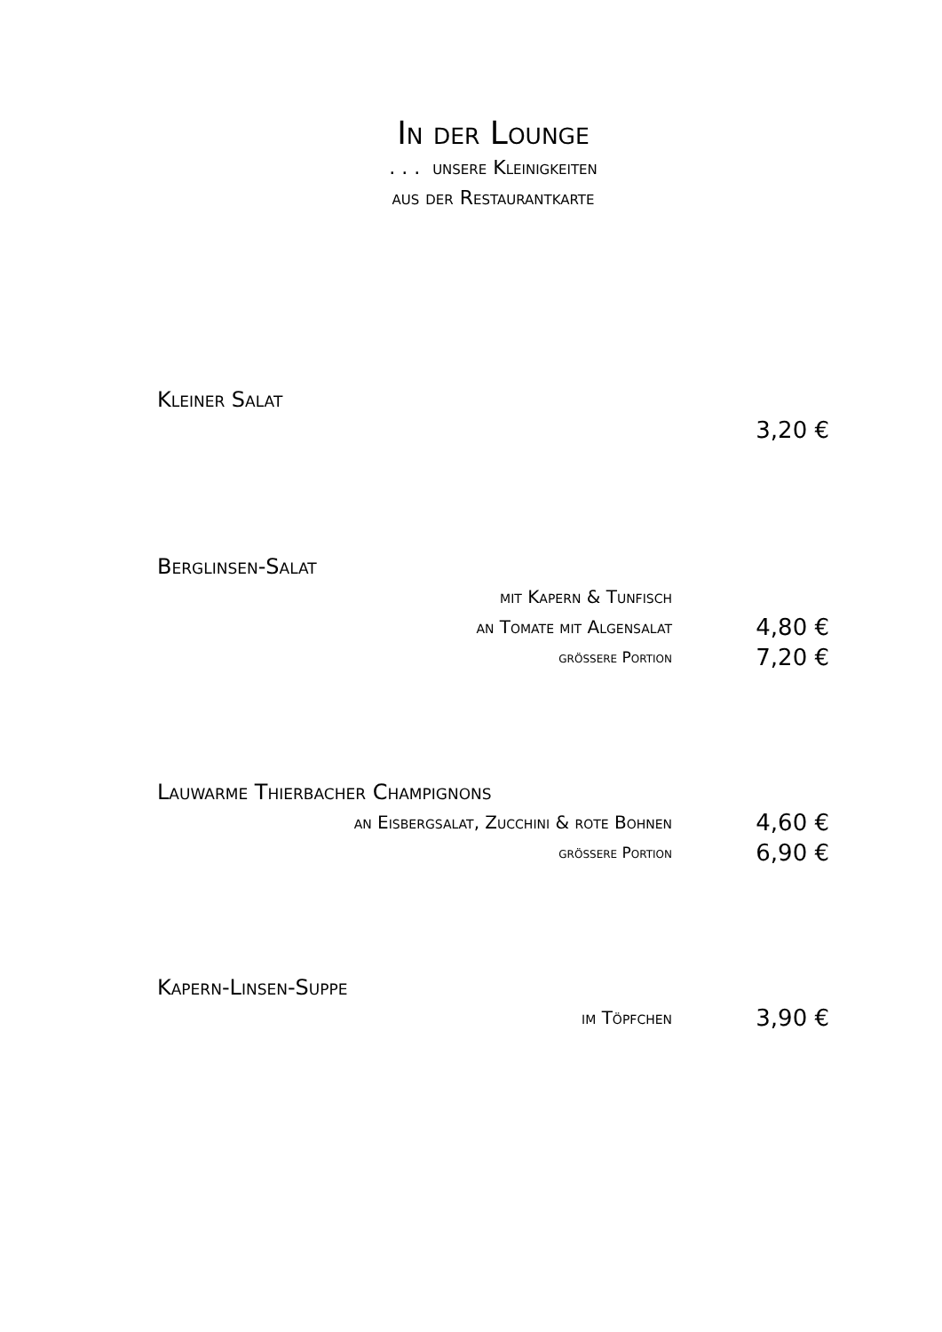In der Lounge
. . . unsere Kleinigkeiten
aus der Restaurantkarte
Kleiner Salat
3,20 €
Berglinsen-Salat
mit Kapern & Tunfisch
an Tomate mit Algensalat
4,80 €
grössere Portion
7,20 €
Lauwarme Thierbacher Champignons
an Eisbergsalat, Zucchini & rote Bohnen
4,60 €
grössere Portion
6,90 €
Kapern-Linsen-Suppe
im Töpfchen
3,90 €